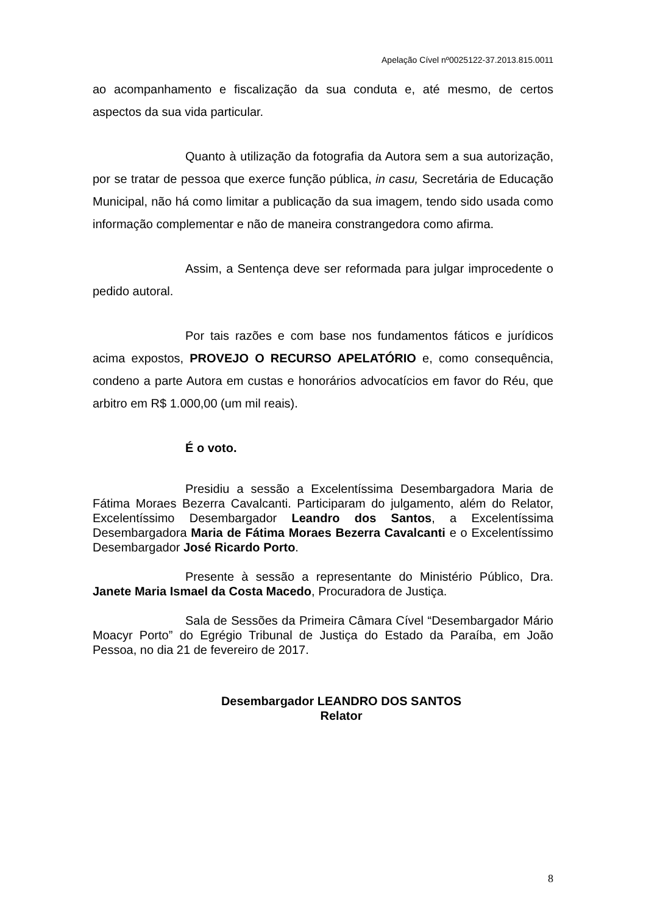Apelação Cível nº0025122-37.2013.815.0011
ao acompanhamento e fiscalização da sua conduta e, até mesmo, de certos aspectos da sua vida particular.
Quanto à utilização da fotografia da Autora sem a sua autorização, por se tratar de pessoa que exerce função pública, in casu, Secretária de Educação Municipal, não há como limitar a publicação da sua imagem, tendo sido usada como informação complementar e não de maneira constrangedora como afirma.
Assim, a Sentença deve ser reformada para julgar improcedente o pedido autoral.
Por tais razões e com base nos fundamentos fáticos e jurídicos acima expostos, PROVEJO O RECURSO APELATÓRIO e, como consequência, condeno a parte Autora em custas e honorários advocatícios em favor do Réu, que arbitro em R$ 1.000,00 (um mil reais).
É o voto.
Presidiu a sessão a Excelentíssima Desembargadora Maria de Fátima Moraes Bezerra Cavalcanti. Participaram do julgamento, além do Relator, Excelentíssimo Desembargador Leandro dos Santos, a Excelentíssima Desembargadora Maria de Fátima Moraes Bezerra Cavalcanti e o Excelentíssimo Desembargador José Ricardo Porto.
Presente à sessão a representante do Ministério Público, Dra. Janete Maria Ismael da Costa Macedo, Procuradora de Justiça.
Sala de Sessões da Primeira Câmara Cível “Desembargador Mário Moacyr Porto” do Egrégio Tribunal de Justiça do Estado da Paraíba, em João Pessoa, no dia 21 de fevereiro de 2017.
Desembargador LEANDRO DOS SANTOS
Relator
8